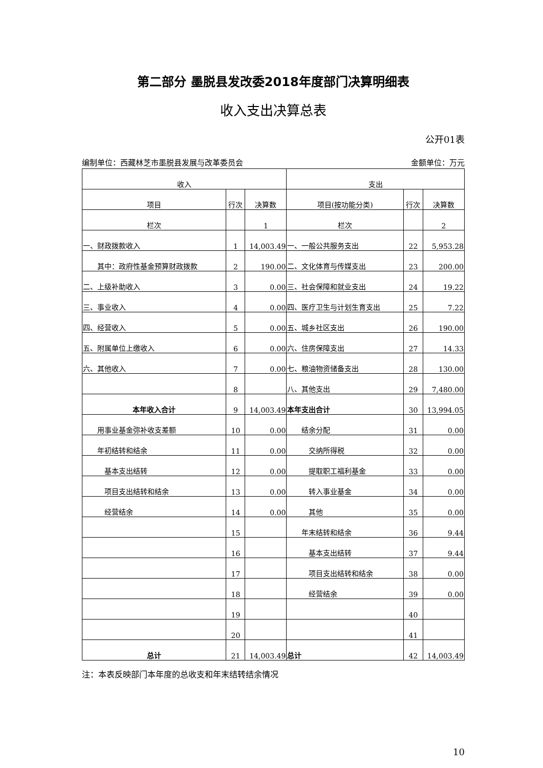第二部分 墨脱县发改委2018年度部门决算明细表
收入支出决算总表
公开01表
编制单位：西藏林芝市墨脱县发展与改革委员会 金额单位：万元
| 收入 | | | 支出 | | |
| --- | --- | --- | --- | --- | --- |
| 项目 | 行次 | 决算数 | 项目(按功能分类) | 行次 | 决算数 |
| 栏次 | | 1 | 栏次 | | 2 |
| 一、财政拨款收入 | 1 | 14,003.49 | 一、一般公共服务支出 | 22 | 5,953.28 |
| 其中：政府性基金预算财政拨款 | 2 | 190.00 | 二、文化体育与传媒支出 | 23 | 200.00 |
| 二、上级补助收入 | 3 | 0.00 | 三、社会保障和就业支出 | 24 | 19.22 |
| 三、事业收入 | 4 | 0.00 | 四、医疗卫生与计划生育支出 | 25 | 7.22 |
| 四、经营收入 | 5 | 0.00 | 五、城乡社区支出 | 26 | 190.00 |
| 五、附属单位上缴收入 | 6 | 0.00 | 六、住房保障支出 | 27 | 14.33 |
| 六、其他收入 | 7 | 0.00 | 七、粮油物资储备支出 | 28 | 130.00 |
| | 8 | | 八、其他支出 | 29 | 7,480.00 |
| 本年收入合计 | 9 | 14,003.49 | 本年支出合计 | 30 | 13,994.05 |
| 用事业基金弥补收支差额 | 10 | 0.00 | 结余分配 | 31 | 0.00 |
| 年初结转和结余 | 11 | 0.00 | 交纳所得税 | 32 | 0.00 |
| 基本支出结转 | 12 | 0.00 | 提取职工福利基金 | 33 | 0.00 |
| 项目支出结转和结余 | 13 | 0.00 | 转入事业基金 | 34 | 0.00 |
| 经营结余 | 14 | 0.00 | 其他 | 35 | 0.00 |
| | 15 | | 年末结转和结余 | 36 | 9.44 |
| | 16 | | 基本支出结转 | 37 | 9.44 |
| | 17 | | 项目支出结转和结余 | 38 | 0.00 |
| | 18 | | 经营结余 | 39 | 0.00 |
| | 19 | | | 40 | |
| | 20 | | | 41 | |
| 总计 | 21 | 14,003.49 | 总计 | 42 | 14,003.49 |
注：本表反映部门本年度的总收支和年末结转结余情况
10